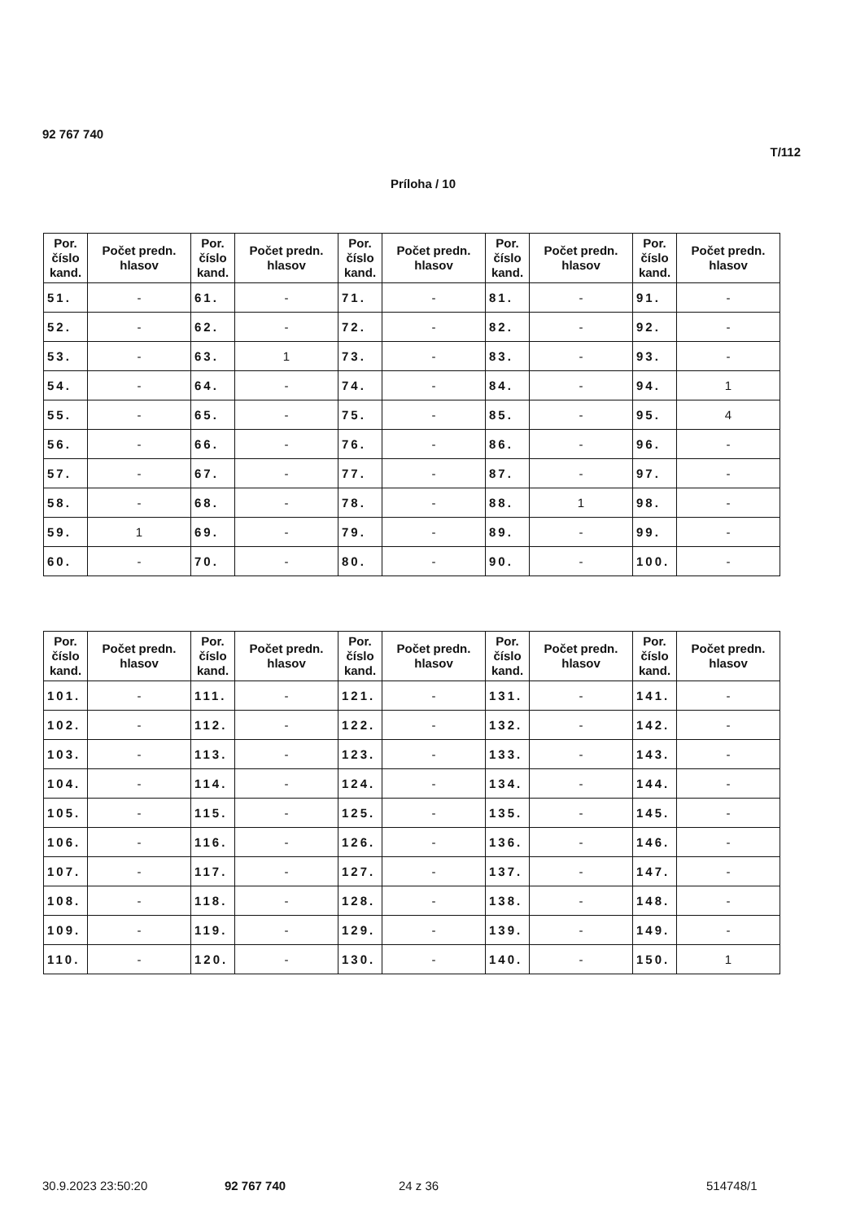92 767 740
T/112
Príloha / 10
| Por. číslo kand. | Počet predn. hlasov | Por. číslo kand. | Počet predn. hlasov | Por. číslo kand. | Počet predn. hlasov | Por. číslo kand. | Počet predn. hlasov | Por. číslo kand. | Počet predn. hlasov |
| --- | --- | --- | --- | --- | --- | --- | --- | --- | --- |
| 51. | - | 61. | - | 71. | - | 81. | - | 91. | - |
| 52. | - | 62. | - | 72. | - | 82. | - | 92. | - |
| 53. | - | 63. | 1 | 73. | - | 83. | - | 93. | - |
| 54. | - | 64. | - | 74. | - | 84. | - | 94. | 1 |
| 55. | - | 65. | - | 75. | - | 85. | - | 95. | 4 |
| 56. | - | 66. | - | 76. | - | 86. | - | 96. | - |
| 57. | - | 67. | - | 77. | - | 87. | - | 97. | - |
| 58. | - | 68. | - | 78. | - | 88. | 1 | 98. | - |
| 59. | 1 | 69. | - | 79. | - | 89. | - | 99. | - |
| 60. | - | 70. | - | 80. | - | 90. | - | 100. | - |
| Por. číslo kand. | Počet predn. hlasov | Por. číslo kand. | Počet predn. hlasov | Por. číslo kand. | Počet predn. hlasov | Por. číslo kand. | Počet predn. hlasov | Por. číslo kand. | Počet predn. hlasov |
| --- | --- | --- | --- | --- | --- | --- | --- | --- | --- |
| 101. | - | 111. | - | 121. | - | 131. | - | 141. | - |
| 102. | - | 112. | - | 122. | - | 132. | - | 142. | - |
| 103. | - | 113. | - | 123. | - | 133. | - | 143. | - |
| 104. | - | 114. | - | 124. | - | 134. | - | 144. | - |
| 105. | - | 115. | - | 125. | - | 135. | - | 145. | - |
| 106. | - | 116. | - | 126. | - | 136. | - | 146. | - |
| 107. | - | 117. | - | 127. | - | 137. | - | 147. | - |
| 108. | - | 118. | - | 128. | - | 138. | - | 148. | - |
| 109. | - | 119. | - | 129. | - | 139. | - | 149. | - |
| 110. | - | 120. | - | 130. | - | 140. | - | 150. | 1 |
30.9.2023 23:50:20 92 767 740 24 z 36 514748/1